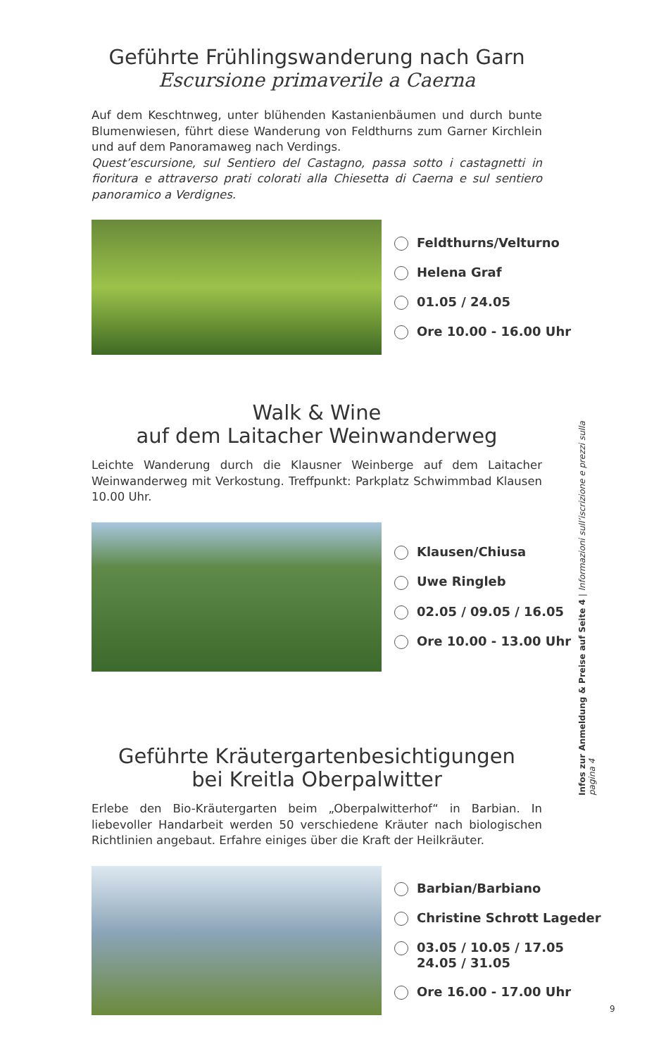Geführte Frühlingswanderung nach Garn
Escursione primaverile a Caerna
Auf dem Keschtnweg, unter blühenden Kastanienbäumen und durch bunte Blumenwiesen, führt diese Wanderung von Feldthurns zum Garner Kirchlein und auf dem Panoramaweg nach Verdings.
Quest’escursione, sul Sentiero del Castagno, passa sotto i castagnetti in fioritura e attraverso prati colorati alla Chiesetta di Caerna e sul sentiero panoramico a Verdignes.
Feldthurns/Velturno
Helena Graf
01.05 / 24.05
Ore 10.00 - 16.00 Uhr
Walk & Wine
auf dem Laitacher Weinwanderweg
Leichte Wanderung durch die Klausner Weinberge auf dem Laitacher Weinwanderweg mit Verkostung. Treffpunkt: Parkplatz Schwimmbad Klausen 10.00 Uhr.
Klausen/Chiusa
Uwe Ringleb
02.05 / 09.05 / 16.05
Ore 10.00 - 13.00 Uhr
Geführte Kräutergartenbesichtigungen
bei Kreitla Oberpalwitter
Erlebe den Bio-Kräutergarten beim „Oberpalwitterhof“ in Barbian. In liebevoller Handarbeit werden 50 verschiedene Kräuter nach biologischen Richtlinien angebaut. Erfahre einiges über die Kraft der Heilkräuter.
Barbian/Barbiano
Christine Schrott Lageder
03.05 / 10.05 / 17.05
24.05 / 31.05
Ore 16.00 - 17.00 Uhr
Infos zur Anmeldung & Preise auf Seite 4 | Informazioni sull’iscrizione e prezzi sulla pagina 4
9